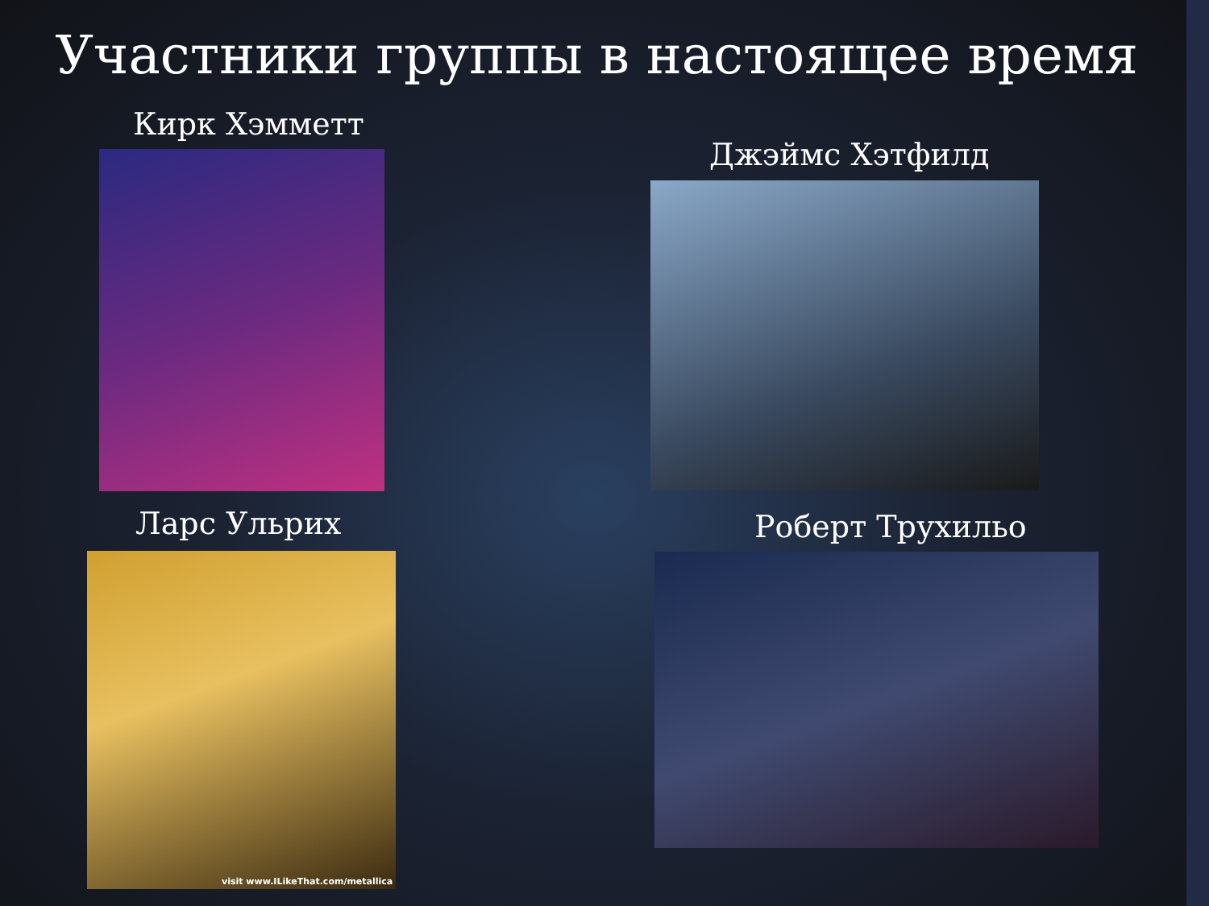Участники группы в настоящее время
Кирк Хэмметт
Джэймс Хэтфилд
Ларс Ульрих
visit www.ILikeThat.com/metallica
Роберт Трухильо